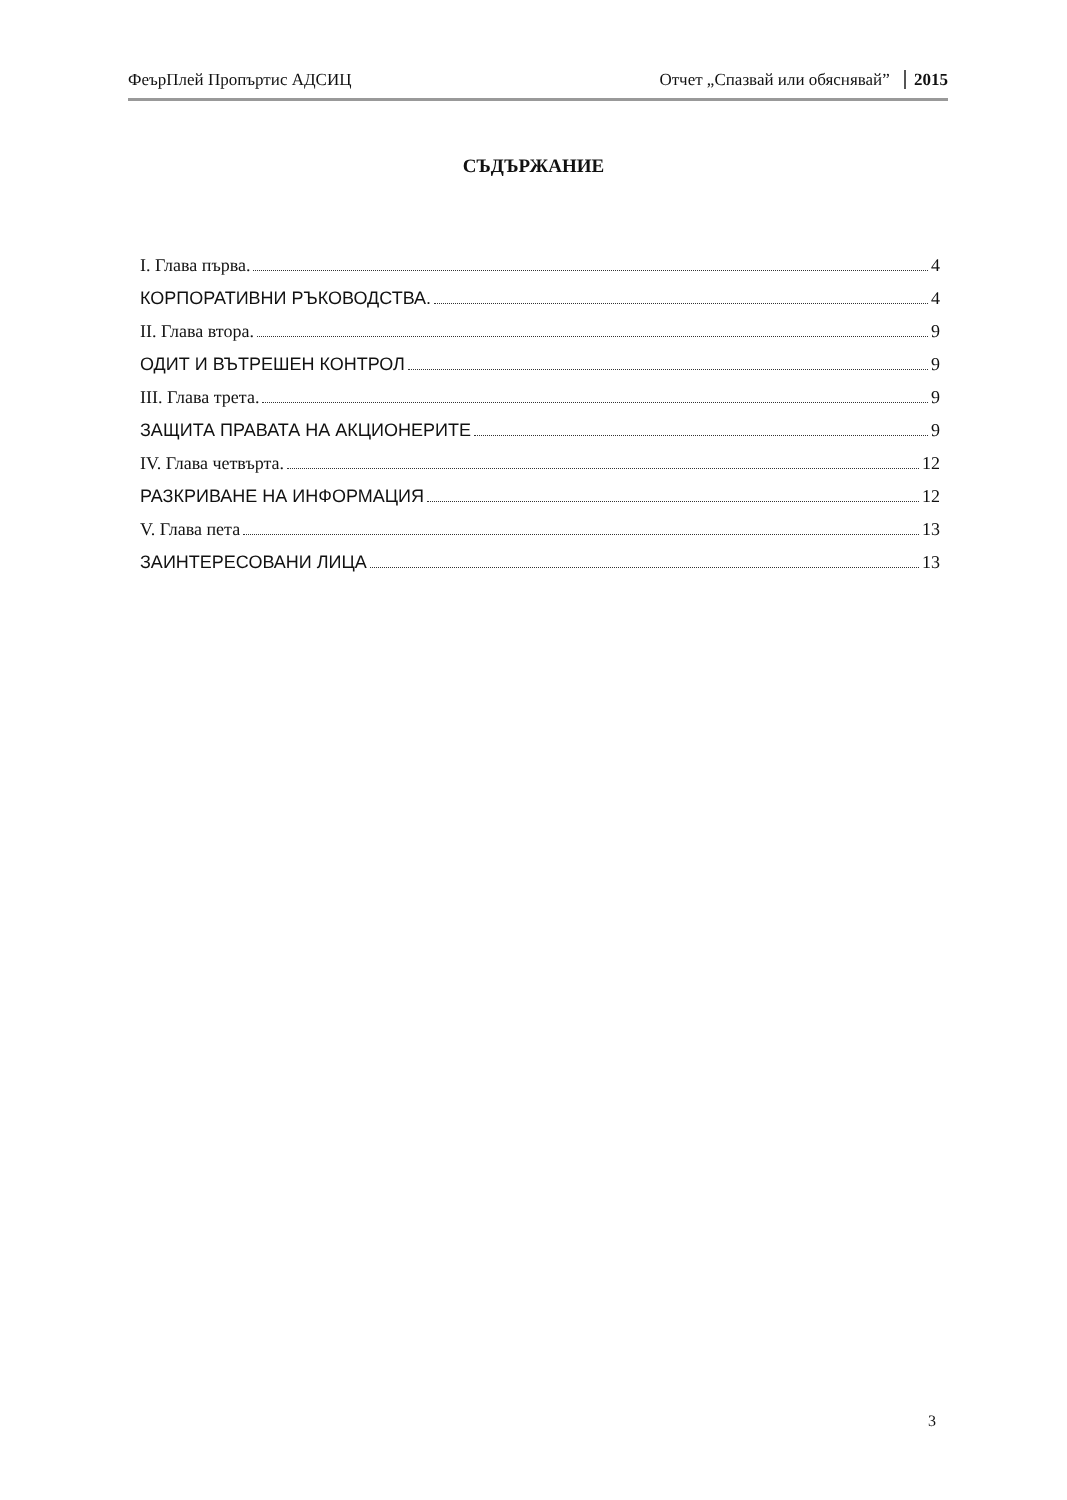ФеърПлей Пропъртис АДСИЦ Отчет „Спазвай или обяснявай” 2015
СЪДЪРЖАНИЕ
I. Глава първа. 4
КОРПОРАТИВНИ РЪКОВОДСТВА. 4
II. Глава втора. 9
ОДИТ И ВЪТРЕШЕН КОНТРОЛ 9
III. Глава трета. 9
ЗАЩИТА ПРАВАТА НА АКЦИОНЕРИТЕ 9
IV. Глава четвърта. 12
РАЗКРИВАНЕ НА ИНФОРМАЦИЯ 12
V. Глава пета 13
ЗАИНТЕРЕСОВАНИ ЛИЦА 13
3